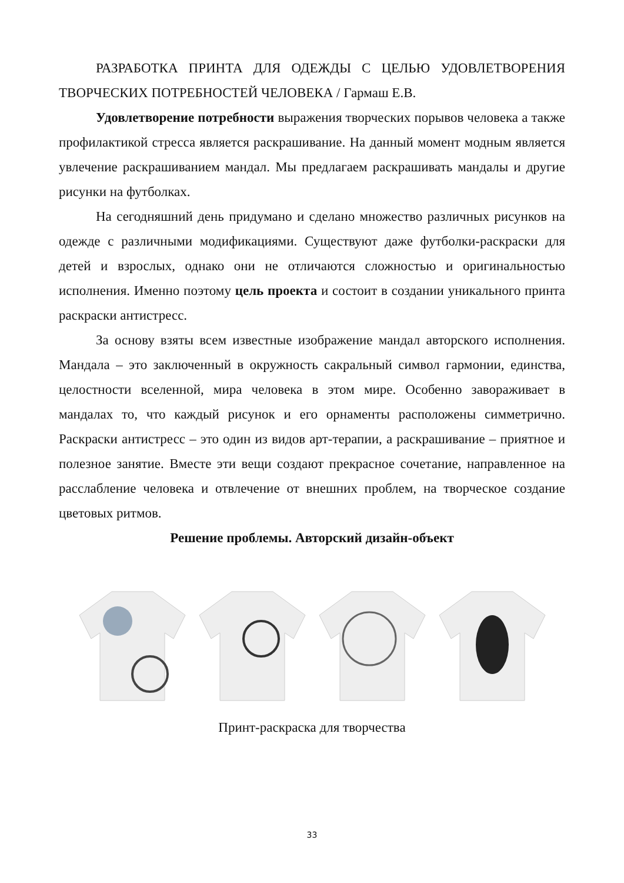РАЗРАБОТКА ПРИНТА ДЛЯ ОДЕЖДЫ С ЦЕЛЬЮ УДОВЛЕТВОРЕНИЯ ТВОРЧЕСКИХ ПОТРЕБНОСТЕЙ ЧЕЛОВЕКА / Гармаш Е.В.
Удовлетворение потребности выражения творческих порывов человека а также профилактикой стресса является раскрашивание. На данный момент модным является увлечение раскрашиванием мандал. Мы предлагаем раскра­шивать мандалы и другие рисунки на футболках.
На сегодняшний день придумано и сделано множество различных рисун­ков на одежде с различными модификациями. Существуют даже футболки-раскраски для детей и взрослых, однако они не отличаются сложностью и ори­гинальностью исполнения. Именно поэтому цель проекта и состоит в создании уникального принта раскраски антистресс.
За основу взяты всем известные изображение мандал авторского испол­нения. Мандала – это заключенный в окружность сакральный символ гармонии, единства, целостности вселенной, мира человека в этом мире. Особенно заво­раживает в мандалах то, что каждый рисунок и его орнаменты расположены симметрично. Раскраски антистресс – это один из видов арт-терапии, а раскра­шивание – приятное и полезное занятие. Вместе эти вещи создают прекрасное сочетание, направленное на расслабление человека и отвлечение от внешних проблем, на творческое создание цветовых ритмов.
Решение проблемы. Авторский дизайн-объект
Принт-раскраска для творчества
33